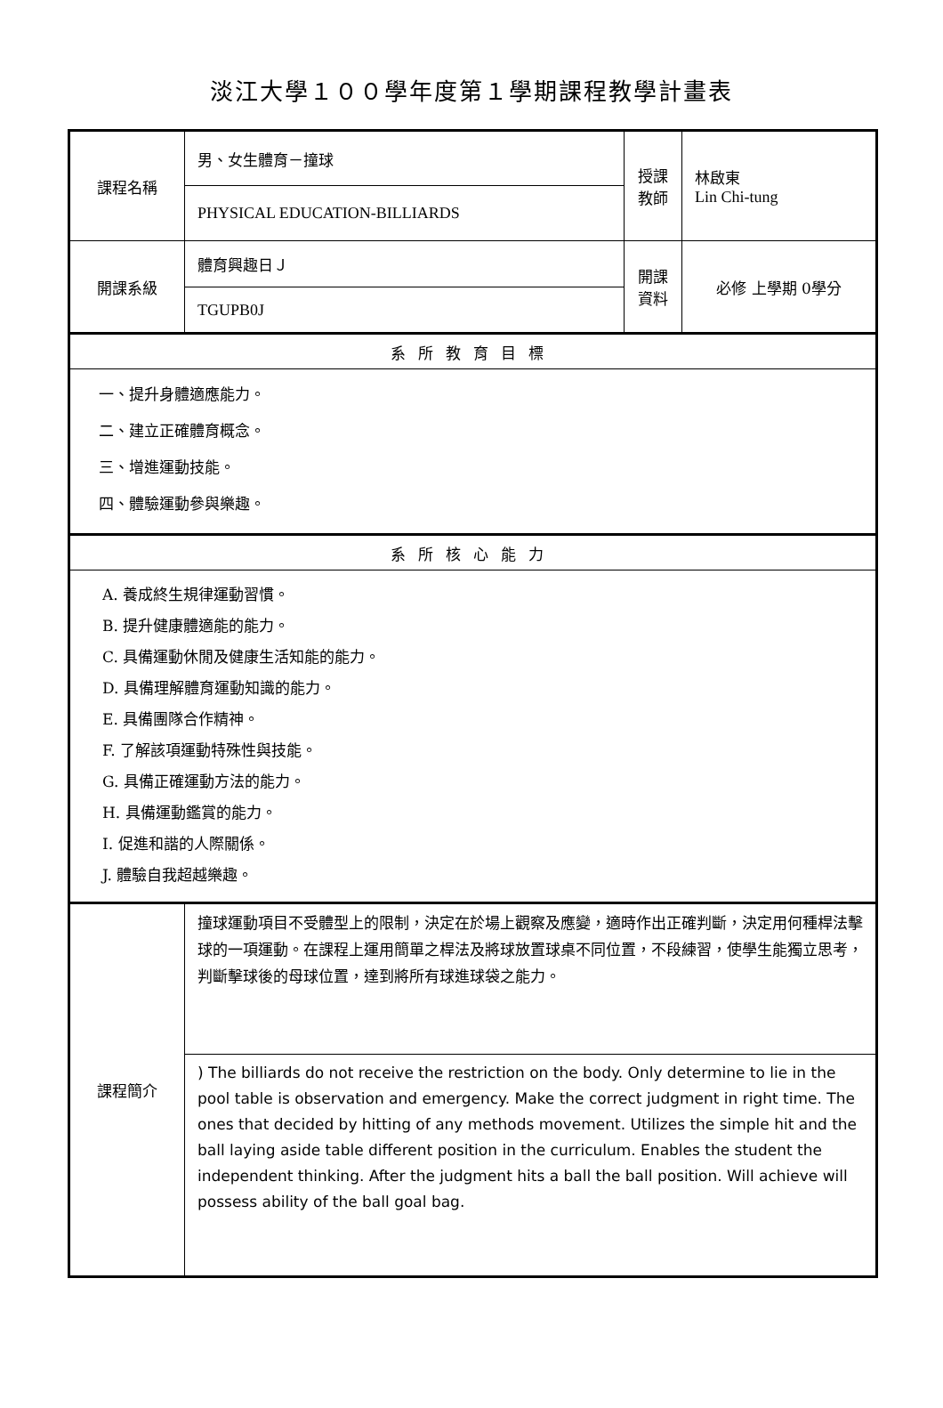淡江大學１００學年度第１學期課程教學計畫表
| 課程名稱 | 男、女生體育－撞球 | 授課 教師 | 林啟東 Lin Chi-tung |
| | PHYSICAL EDUCATION-BILLIARDS | | |
| 開課系級 | 體育興趣日Ｊ | 開課 資料 | 必修 上學期 0學分 |
| | TGUPB0J | | |
| 系所教育目標 | | | |
| 一、提升身體適應能力。 二、建立正確體育概念。 三、增進運動技能。 四、體驗運動參與樂趣。 | | | |
| 系所核心能力 | | | |
| A. 養成終生規律運動習慣。 B. 提升健康體適能的能力。 C. 具備運動休閒及健康生活知能的能力。 D. 具備理解體育運動知識的能力。 E. 具備團隊合作精神。 F. 了解該項運動特殊性與技能。 G. 具備正確運動方法的能力。 H. 具備運動鑑賞的能力。 I. 促進和諧的人際關係。 J. 體驗自我超越樂趣。 | | | |
| 課程簡介 | 撞球運動項目不受體型上的限制，決定在於場上觀察及應變，適時作出正確判斷，決定用何種桿法擊球的一項運動。在課程上運用簡單之桿法及將球放置球桌不同位置，不段練習，使學生能獨立思考，判斷擊球後的母球位置，達到將所有球進球袋之能力。 | | |
| | ) The billiards do not receive the restriction on the body. Only determine to lie in the pool table is observation and emergency. Make the correct judgment in right time. The ones that decided by hitting of any methods movement. Utilizes the simple hit and the ball laying aside table different position in the curriculum. Enables the student the independent thinking. After the judgment hits a ball the ball position. Will achieve will possess ability of the ball goal bag. | | |